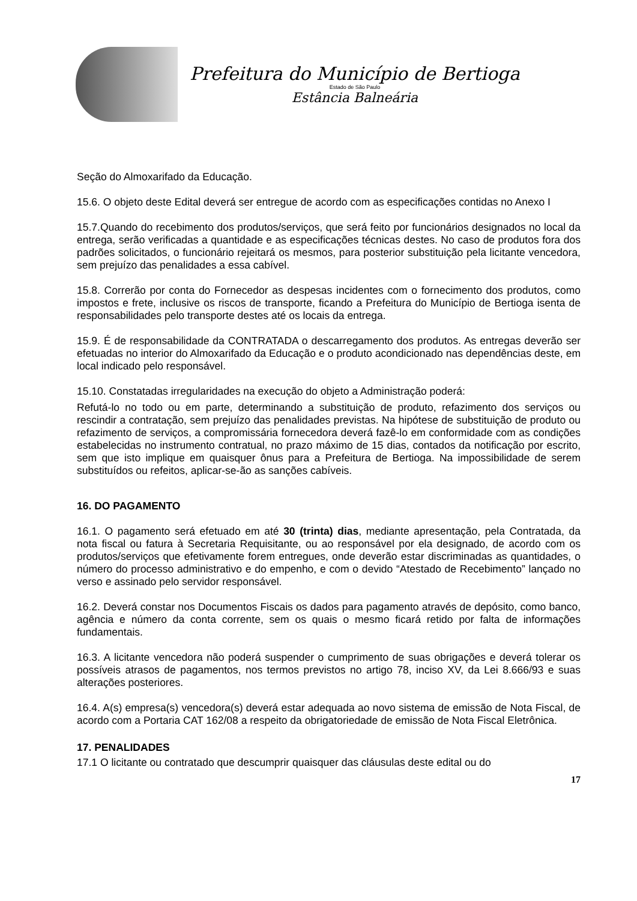Prefeitura do Município de Bertioga
Estado de São Paulo
Estância Balneária
Seção do Almoxarifado da Educação.
15.6. O objeto deste Edital deverá ser entregue de acordo com as especificações contidas no Anexo I
15.7.Quando do recebimento dos produtos/serviços, que será feito por funcionários designados no local da entrega, serão verificadas a quantidade e as especificações técnicas destes. No caso de produtos fora dos padrões solicitados, o funcionário rejeitará os mesmos, para posterior substituição pela licitante vencedora, sem prejuízo das penalidades a essa cabível.
15.8. Correrão por conta do Fornecedor as despesas incidentes com o fornecimento dos produtos, como impostos e frete, inclusive os riscos de transporte, ficando a Prefeitura do Município de Bertioga isenta de responsabilidades pelo transporte destes até os locais da entrega.
15.9. É de responsabilidade da CONTRATADA o descarregamento dos produtos. As entregas deverão ser efetuadas no interior do Almoxarifado da Educação e o produto acondicionado nas dependências deste, em local indicado pelo responsável.
15.10. Constatadas irregularidades na execução do objeto a Administração poderá:
Refutá-lo no todo ou em parte, determinando a substituição de produto, refazimento dos serviços ou rescindir a contratação, sem prejuízo das penalidades previstas. Na hipótese de substituição de produto ou refazimento de serviços, a compromissária fornecedora deverá fazê-lo em conformidade com as condições estabelecidas no instrumento contratual, no prazo máximo de 15 dias, contados da notificação por escrito, sem que isto implique em quaisquer ônus para a Prefeitura de Bertioga. Na impossibilidade de serem substituídos ou refeitos, aplicar-se-ão as sanções cabíveis.
16. DO PAGAMENTO
16.1. O pagamento será efetuado em até 30 (trinta) dias, mediante apresentação, pela Contratada, da nota fiscal ou fatura à Secretaria Requisitante, ou ao responsável por ela designado, de acordo com os produtos/serviços que efetivamente forem entregues, onde deverão estar discriminadas as quantidades, o número do processo administrativo e do empenho, e com o devido “Atestado de Recebimento” lançado no verso e assinado pelo servidor responsável.
16.2. Deverá constar nos Documentos Fiscais os dados para pagamento através de depósito, como banco, agência e número da conta corrente, sem os quais o mesmo ficará retido por falta de informações fundamentais.
16.3. A licitante vencedora não poderá suspender o cumprimento de suas obrigações e deverá tolerar os possíveis atrasos de pagamentos, nos termos previstos no artigo 78, inciso XV, da Lei 8.666/93 e suas alterações posteriores.
16.4. A(s) empresa(s) vencedora(s) deverá estar adequada ao novo sistema de emissão de Nota Fiscal, de acordo com a Portaria CAT 162/08 a respeito da obrigatoriedade de emissão de Nota Fiscal Eletrônica.
17. PENALIDADES
17.1 O licitante ou contratado que descumprir quaisquer das cláusulas deste edital ou do
17